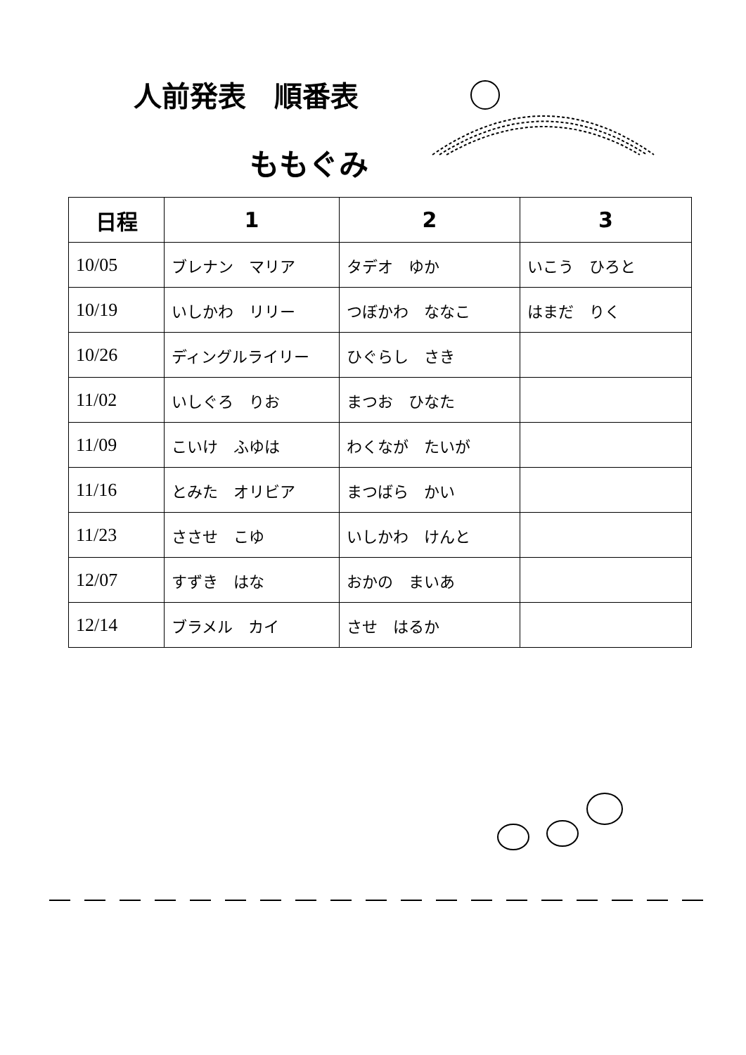人前発表　順番表
ももぐみ
| 日程 | 1 | 2 | 3 |
| --- | --- | --- | --- |
| 10/05 | ブレナン マリア | タデオ ゆか | いこう ひろと |
| 10/19 | いしかわ リリー | つぼかわ ななこ | はまだ りく |
| 10/26 | ディングルライリー | ひぐらし さき | |
| 11/02 | いしぐろ りお | まつお ひなた | |
| 11/09 | こいけ ふゆは | わくなが たいが | |
| 11/16 | とみた オリビア | まつばら かい | |
| 11/23 | ささせ こゆ | いしかわ けんと | |
| 12/07 | すずき はな | おかの まいあ | |
| 12/14 | ブラメル カイ | させ はるか | |